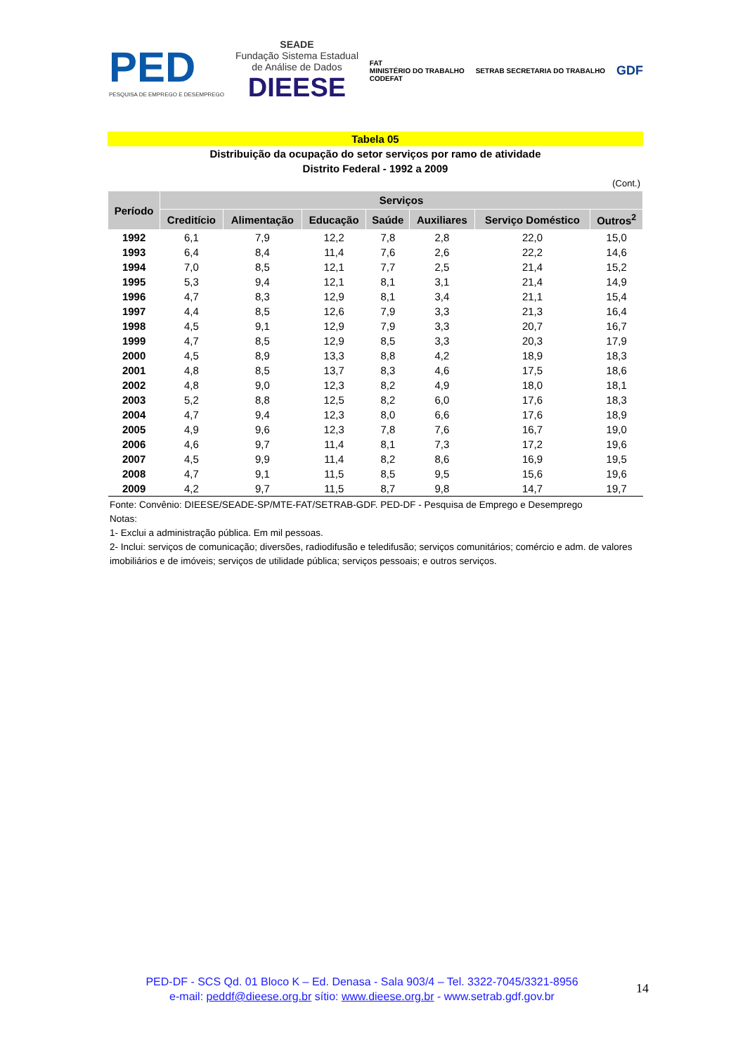PED
PESQUISA DE EMPREGO E DESEMPREGO
SEADE
Fundação Sistema Estadual
de Análise de Dados
DIEESE
FAT
MINISTÉRIO DO TRABALHO
CODEFAT
SETRAB SECRETARIA DO TRABALHO
GDF
Tabela 05
Distribuição da ocupação do setor serviços por ramo de atividade
Distrito Federal - 1992 a 2009
(Cont.)
| Período | Serviços | | | | | | |
| --- | --- | --- | --- | --- | --- | --- | --- |
| | Creditício | Alimentação | Educação | Saúde | Auxiliares | Serviço Doméstico | Outros<sup>2</sup> |
| 1992 | 6,1 | 7,9 | 12,2 | 7,8 | 2,8 | 22,0 | 15,0 |
| 1993 | 6,4 | 8,4 | 11,4 | 7,6 | 2,6 | 22,2 | 14,6 |
| 1994 | 7,0 | 8,5 | 12,1 | 7,7 | 2,5 | 21,4 | 15,2 |
| 1995 | 5,3 | 9,4 | 12,1 | 8,1 | 3,1 | 21,4 | 14,9 |
| 1996 | 4,7 | 8,3 | 12,9 | 8,1 | 3,4 | 21,1 | 15,4 |
| 1997 | 4,4 | 8,5 | 12,6 | 7,9 | 3,3 | 21,3 | 16,4 |
| 1998 | 4,5 | 9,1 | 12,9 | 7,9 | 3,3 | 20,7 | 16,7 |
| 1999 | 4,7 | 8,5 | 12,9 | 8,5 | 3,3 | 20,3 | 17,9 |
| 2000 | 4,5 | 8,9 | 13,3 | 8,8 | 4,2 | 18,9 | 18,3 |
| 2001 | 4,8 | 8,5 | 13,7 | 8,3 | 4,6 | 17,5 | 18,6 |
| 2002 | 4,8 | 9,0 | 12,3 | 8,2 | 4,9 | 18,0 | 18,1 |
| 2003 | 5,2 | 8,8 | 12,5 | 8,2 | 6,0 | 17,6 | 18,3 |
| 2004 | 4,7 | 9,4 | 12,3 | 8,0 | 6,6 | 17,6 | 18,9 |
| 2005 | 4,9 | 9,6 | 12,3 | 7,8 | 7,6 | 16,7 | 19,0 |
| 2006 | 4,6 | 9,7 | 11,4 | 8,1 | 7,3 | 17,2 | 19,6 |
| 2007 | 4,5 | 9,9 | 11,4 | 8,2 | 8,6 | 16,9 | 19,5 |
| 2008 | 4,7 | 9,1 | 11,5 | 8,5 | 9,5 | 15,6 | 19,6 |
| 2009 | 4,2 | 9,7 | 11,5 | 8,7 | 9,8 | 14,7 | 19,7 |
Fonte: Convênio: DIEESE/SEADE-SP/MTE-FAT/SETRAB-GDF. PED-DF - Pesquisa de Emprego e Desemprego
Notas:
1- Exclui a administração pública. Em mil pessoas.
2- Inclui: serviços de comunicação; diversões, radiodifusão e teledifusão; serviços comunitários; comércio e adm. de valores imobiliários e de imóveis; serviços de utilidade pública; serviços pessoais; e outros serviços.
PED-DF - SCS Qd. 01 Bloco K – Ed. Denasa - Sala 903/4 – Tel. 3322-7045/3321-8956
e-mail: peddf@dieese.org.br sítio: www.dieese.org.br - www.setrab.gdf.gov.br
14